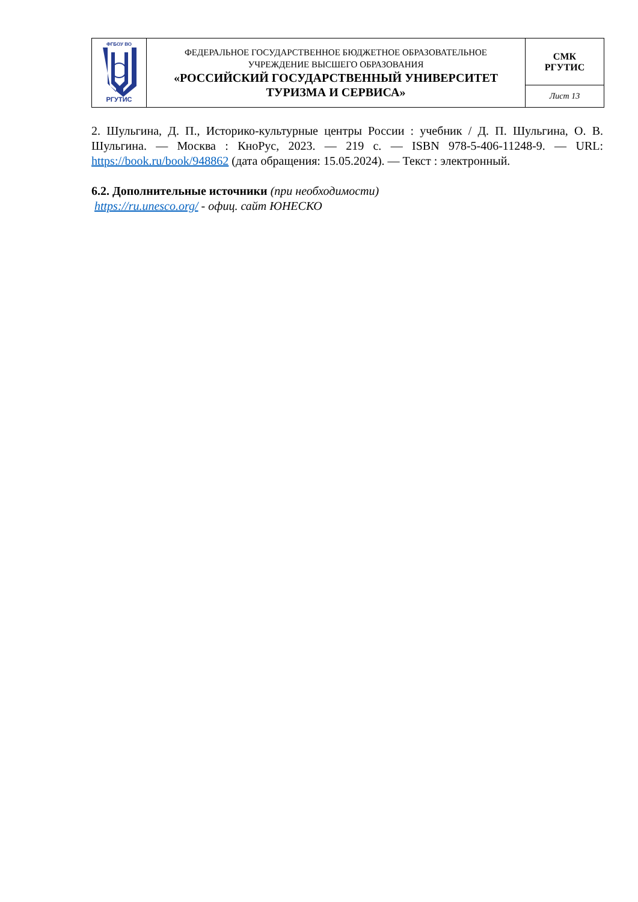| ФГБОУ ВО РГУТИС | ФЕДЕРАЛЬНОЕ ГОСУДАРСТВЕННОЕ БЮДЖЕТНОЕ ОБРАЗОВАТЕЛЬНОЕ УЧРЕЖДЕНИЕ ВЫСШЕГО ОБРАЗОВАНИЯ «РОССИЙСКИЙ ГОСУДАРСТВЕННЫЙ УНИВЕРСИТЕТ ТУРИЗМА И СЕРВИСА» | СМК РГУТИС |
| | | Лист 13 |
2. Шульгина, Д. П., Историко-культурные центры России : учебник / Д. П. Шульгина, О. В. Шульгина. — Москва : КноРус, 2023. — 219 с. — ISBN 978-5-406-11248-9. — URL: https://book.ru/book/948862 (дата обращения: 15.05.2024). — Текст : электронный.
6.2. Дополнительные источники (при необходимости)
https://ru.unesco.org/ - офиц. сайт ЮНЕСКО